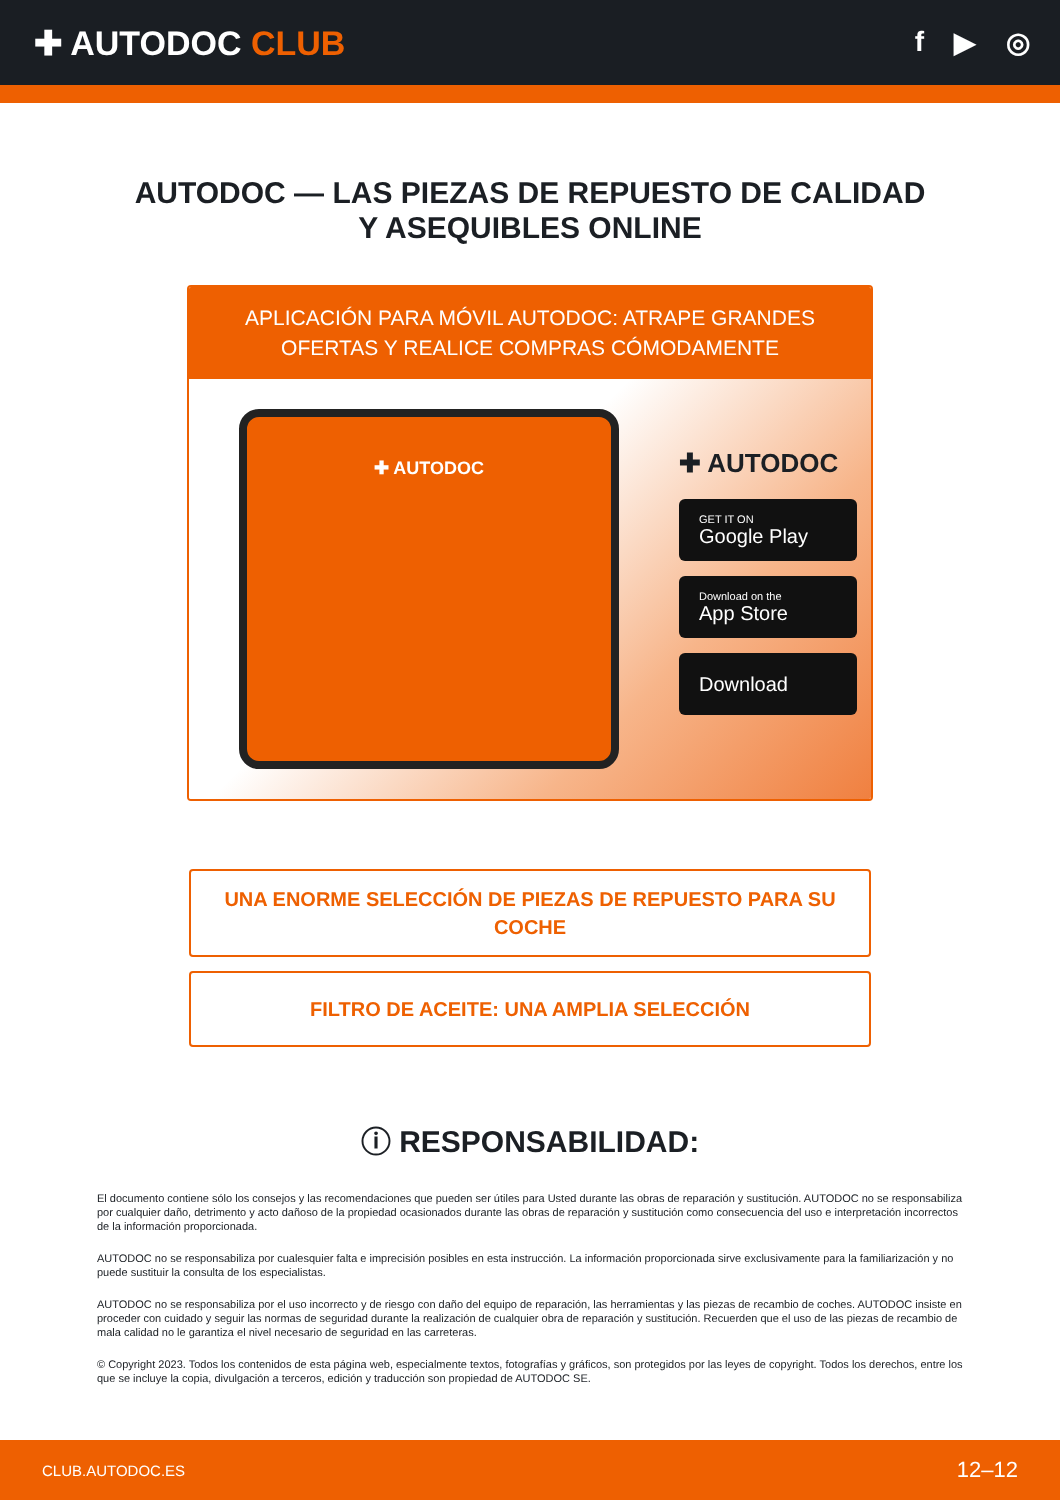✚ AUTODOC CLUB
f ▶ ◎
AUTODOC — LAS PIEZAS DE REPUESTO DE CALIDAD
Y ASEQUIBLES ONLINE
APLICACIÓN PARA MÓVIL AUTODOC: ATRAPE GRANDES OFERTAS Y REALICE COMPRAS CÓMODAMENTE
✚ AUTODOC
✚ AUTODOC
GET IT ON
Google Play
Download on the
App Store
Download
UNA ENORME SELECCIÓN DE PIEZAS DE REPUESTO PARA SU COCHE
FILTRO DE ACEITE: UNA AMPLIA SELECCIÓN
ⓘ RESPONSABILIDAD:
El documento contiene sólo los consejos y las recomendaciones que pueden ser útiles para Usted durante las obras de reparación y sustitución. AUTODOC no se responsabiliza por cualquier daño, detrimento y acto dañoso de la propiedad ocasionados durante las obras de reparación y sustitución como consecuencia del uso e interpretación incorrectos de la información proporcionada.
AUTODOC no se responsabiliza por cualesquier falta e imprecisión posibles en esta instrucción. La información proporcionada sirve exclusivamente para la familiarización y no puede sustituir la consulta de los especialistas.
AUTODOC no se responsabiliza por el uso incorrecto y de riesgo con daño del equipo de reparación, las herramientas y las piezas de recambio de coches. AUTODOC insiste en proceder con cuidado y seguir las normas de seguridad durante la realización de cualquier obra de reparación y sustitución. Recuerden que el uso de las piezas de recambio de mala calidad no le garantiza el nivel necesario de seguridad en las carreteras.
© Copyright 2023. Todos los contenidos de esta página web, especialmente textos, fotografías y gráficos, son protegidos por las leyes de copyright. Todos los derechos, entre los que se incluye la copia, divulgación a terceros, edición y traducción son propiedad de AUTODOC SE.
CLUB.AUTODOC.ES 12–12